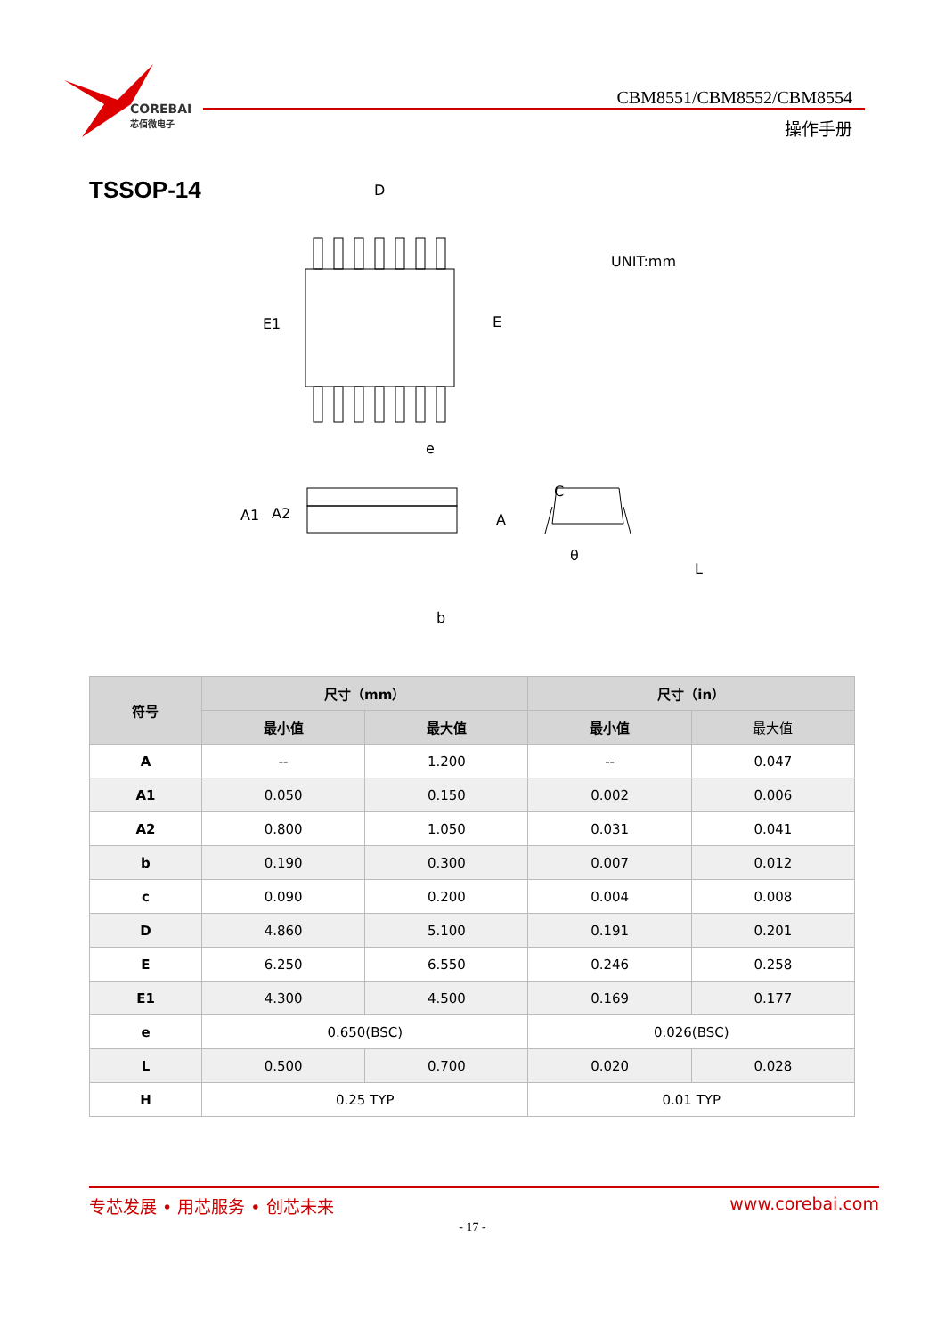COREBAI
芯佰微电子
CBM8551/CBM8552/CBM8554
操作手册
TSSOP-14
D
E1
E
e
UNIT:mm
A1
A2
A
b
C
θ
L
| 符号 | 尺寸（mm） | | 尺寸（in） | |
| --- | --- | --- | --- | --- |
| | 最小值 | 最大值 | 最小值 | 最大值 |
| A | -- | 1.200 | -- | 0.047 |
| A1 | 0.050 | 0.150 | 0.002 | 0.006 |
| A2 | 0.800 | 1.050 | 0.031 | 0.041 |
| b | 0.190 | 0.300 | 0.007 | 0.012 |
| c | 0.090 | 0.200 | 0.004 | 0.008 |
| D | 4.860 | 5.100 | 0.191 | 0.201 |
| E | 6.250 | 6.550 | 0.246 | 0.258 |
| E1 | 4.300 | 4.500 | 0.169 | 0.177 |
| e | 0.650(BSC) | | 0.026(BSC) | |
| L | 0.500 | 0.700 | 0.020 | 0.028 |
| H | 0.25 TYP | | 0.01 TYP | |
专芯发展 • 用芯服务 • 创芯未来 www.corebai.com
- 17 -